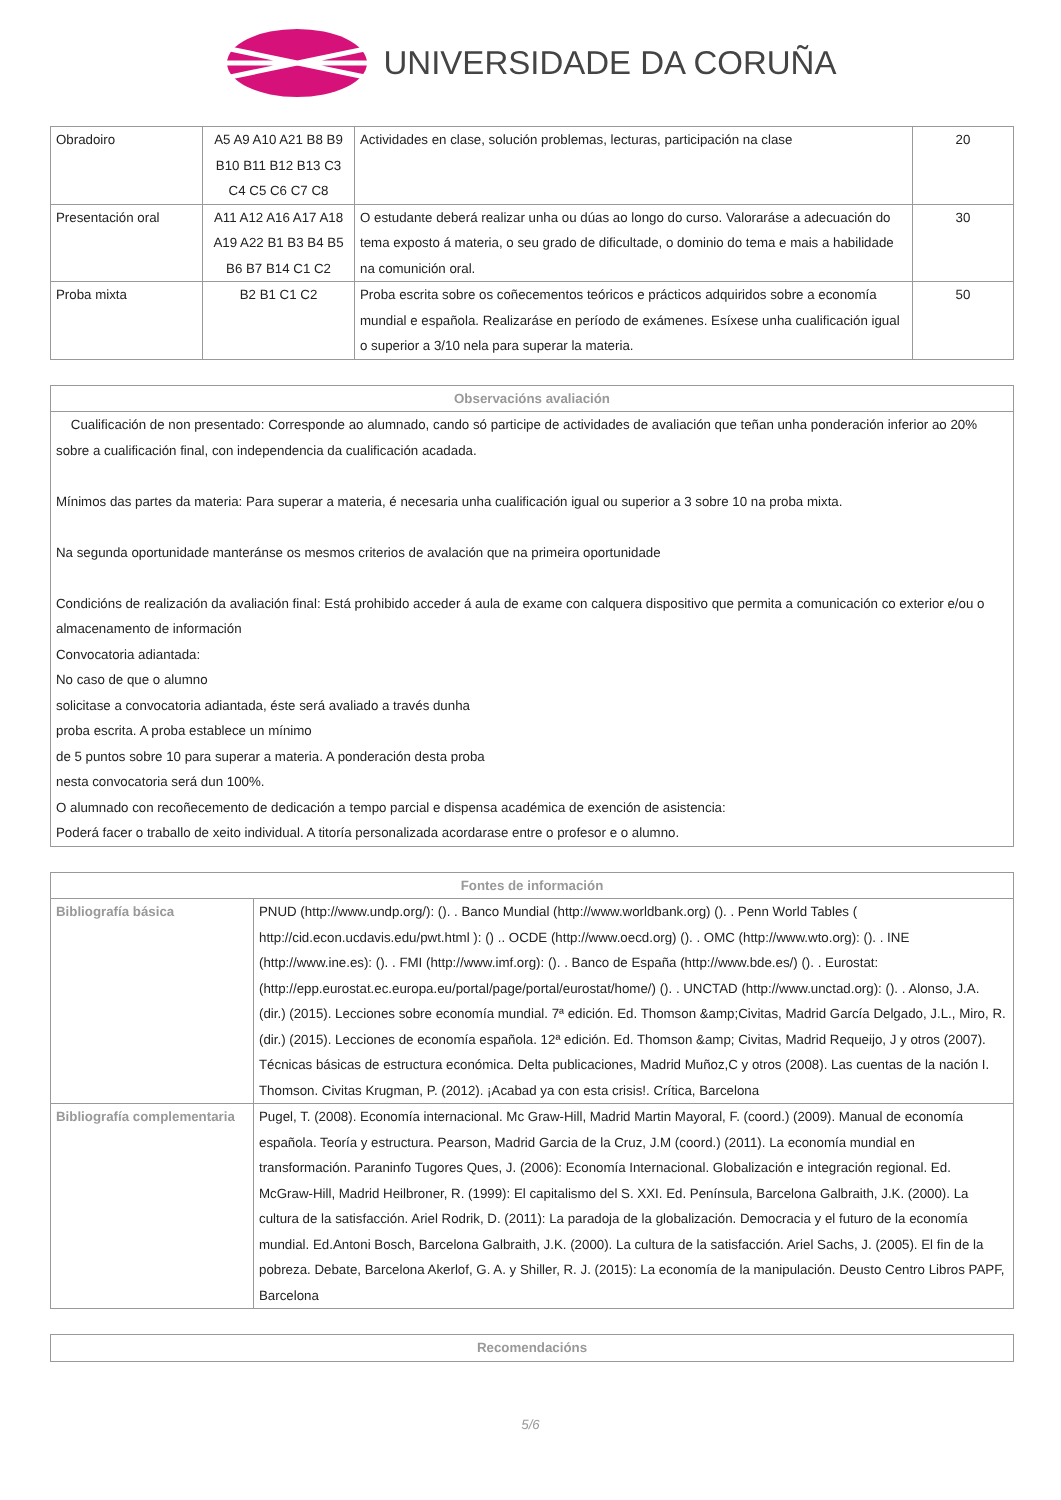UNIVERSIDADE DA CORUÑA
| Obradoiro | A5 A9 A10 A21 B8 B9 B10 B11 B12 B13 C3 C4 C5 C6 C7 C8 | Actividades en clase, solución problemas, lecturas, participación na clase | 20 |
| Presentación oral | A11 A12 A16 A17 A18 A19 A22 B1 B3 B4 B5 B6 B7 B14 C1 C2 | O estudante deberá realizar unha ou dúas ao longo do curso. Valoraráse a adecuación do tema exposto á materia, o seu grado de dificultade, o dominio do tema e mais a habilidade na comunición oral. | 30 |
| Proba mixta | B2 B1 C1 C2 | Proba escrita sobre os coñecementos teóricos e prácticos adquiridos sobre a economía mundial e española. Realizaráse en período de exámenes. Esíxese unha cualificación igual o superior a 3/10 nela para superar la materia. | 50 |
| Observacións avaliación |
| --- |
| Cualificación de non presentado: Corresponde ao alumnado, cando só participe de actividades de avaliación que teñan unha ponderación inferior ao 20% sobre a cualificación final, con independencia da cualificación acadada. Mínimos das partes da materia: Para superar a materia, é necesaria unha cualificación igual ou superior a 3 sobre 10 na proba mixta. Na segunda oportunidade manteránse os mesmos criterios de avalación que na primeira oportunidade Condicións de realización da avaliación final: Está prohibido acceder á aula de exame con calquera dispositivo que permita a comunicación co exterior e/ou o almacenamento de información Convocatoria adiantada: No caso de que o alumno solicitase a convocatoria adiantada, éste será avaliado a través dunha proba escrita. A proba establece un mínimo de 5 puntos sobre 10 para superar a materia. A ponderación desta proba nesta convocatoria será dun 100%. O alumnado con recoñecemento de dedicación a tempo parcial e dispensa académica de exención de asistencia: Poderá facer o traballo de xeito individual. A titoría personalizada acordarase entre o profesor e o alumno. |
| Fontes de información | |
| --- | --- |
| Bibliografía básica | PNUD (http://www.undp.org/): (). . Banco Mundial (http://www.worldbank.org) (). . Penn World Tables ( http://cid.econ.ucdavis.edu/pwt.html ): () .. OCDE (http://www.oecd.org) (). . OMC (http://www.wto.org): (). . INE (http://www.ine.es): (). . FMI (http://www.imf.org): (). . Banco de España (http://www.bde.es/) (). . Eurostat: (http://epp.eurostat.ec.europa.eu/portal/page/portal/eurostat/home/) (). . UNCTAD (http://www.unctad.org): (). . Alonso, J.A. (dir.) (2015). Lecciones sobre economía mundial. 7ª edición. Ed. Thomson &amp;Civitas, Madrid García Delgado, J.L., Miro, R. (dir.) (2015). Lecciones de economía española. 12ª edición. Ed. Thomson &amp; Civitas, Madrid Requeijo, J y otros (2007). Técnicas básicas de estructura económica. Delta publicaciones, Madrid Muñoz,C y otros (2008). Las cuentas de la nación I. Thomson. Civitas Krugman, P. (2012). ¡Acabad ya con esta crisis!. Crítica, Barcelona |
| Bibliografía complementaria | Pugel, T. (2008). Economía internacional. Mc Graw-Hill, Madrid Martin Mayoral, F. (coord.) (2009). Manual de economía española. Teoría y estructura. Pearson, Madrid Garcia de la Cruz, J.M (coord.) (2011). La economía mundial en transformación. Paraninfo Tugores Ques, J. (2006): Economía Internacional. Globalización e integración regional. Ed. McGraw-Hill, Madrid Heilbroner, R. (1999): El capitalismo del S. XXI. Ed. Península, Barcelona Galbraith, J.K. (2000). La cultura de la satisfacción. Ariel Rodrik, D. (2011): La paradoja de la globalización. Democracia y el futuro de la economía mundial. Ed.Antoni Bosch, Barcelona Galbraith, J.K. (2000). La cultura de la satisfacción. Ariel Sachs, J. (2005). El fin de la pobreza. Debate, Barcelona Akerlof, G. A. y Shiller, R. J. (2015): La economía de la manipulación. Deusto Centro Libros PAPF, Barcelona |
| Recomendacións |
| --- |
5/6